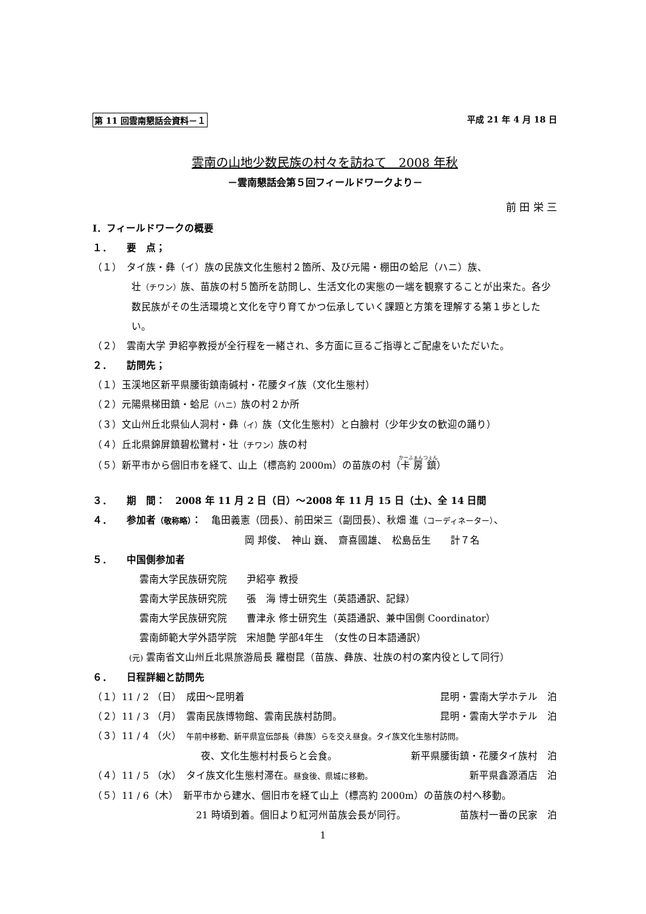第 11 回雲南懇話会資料－１ 平成 21 年 4 月 18 日
雲南の山地少数民族の村々を訪ねて　2008 年秋
－雲南懇話会第５回フィールドワークより－
前 田 栄 三
Ⅰ．フィールドワークの概要
１．　　要　点；
（１）　タイ族・彝（イ）族の民族文化生態村２箇所、及び元陽・棚田の蛤尼（ハニ）族、
壮（チワン）族、苗族の村５箇所を訪問し、生活文化の実態の一端を観察することが出来た。各少数民族がその生活環境と文化を守り育てかつ伝承していく課題と方策を理解する第１歩としたい。
（２）　雲南大学 尹紹亭教授が全行程を一緒され、多方面に亘るご指導とご配慮をいただいた。
２．　　訪問先；
（１）玉渓地区新平県腰街鎮南碱村・花腰タイ族（文化生態村）
（２）元陽県梯田鎮・蛤尼（ハニ）族の村２か所
（３）文山州丘北県仙人洞村・彝（イ）族（文化生態村）と白臉村（少年少女の歓迎の踊り）
（４）丘北県錦屏鎮碧松鷺村・壮（チワン）族の村
（５）新平市から個旧市を経て、山上（標高約 2000m）の苗族の村（卡房鎮）
３．　　期　間：　2008 年 11 月 2 日（日）～2008 年 11 月 15 日（土)、全 14 日間
４．　　参加者（敬称略）：　亀田義憲（団長）、前田栄三（副団長）、秋畑 進（コーディネーター）、
岡 邦俊、　神山 巍、　齋喜國雄、　松島岳生　　計７名
５．　　中国側参加者
雲南大学民族研究院　　尹紹亭 教授
雲南大学民族研究院　　張　海 博士研究生（英語通訳、記録）
雲南大学民族研究院　　曹津永 修士研究生（英語通訳、兼中国側 Coordinator）
雲南師範大学外語学院　宋旭艶 学部4年生　（女性の日本語通訳）
(元) 雲南省文山州丘北県旅游局長 羅樹昆（苗族、彝族、壮族の村の案内役として同行）
６．　　日程詳細と訪問先
（１）11 / 2 （日）　成田～昆明着 昆明・雲南大学ホテル　泊
（２）11 / 3 （月）　雲南民族博物館、雲南民族村訪問。 昆明・雲南大学ホテル　泊
（３）11 / 4 （火）　午前中移動、新平県宣伝部長（彝族）らを交え昼食。タイ族文化生態村訪問。
夜、文化生態村村長らと会食。 新平県腰街鎮・花腰タイ族村　泊
（４）11 / 5 （水）　タイ族文化生態村滞在。昼食後、県城に移動。 新平県鑫源酒店　泊
（５）11 / 6（木）　新平市から建水、個旧市を経て山上（標高約 2000m）の苗族の村へ移動。
21 時頃到着。個旧より紅河州苗族会長が同行。 苗族村一番の民家　泊
1